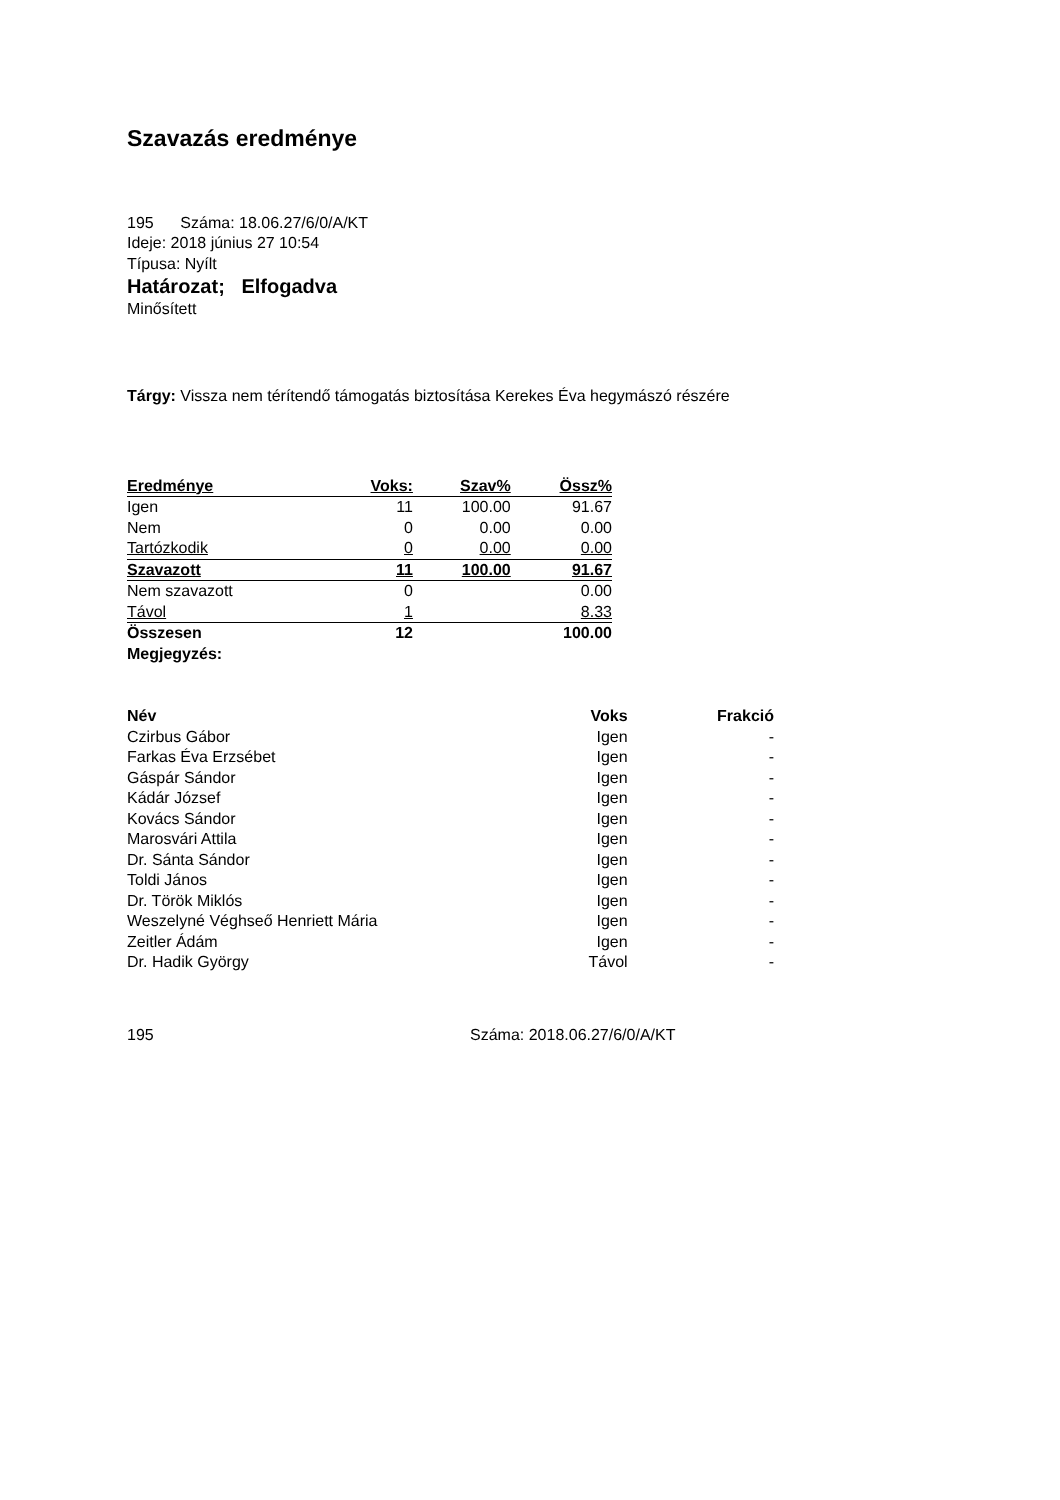Szavazás eredménye
195 Száma: 18.06.27/6/0/A/KT
Ideje: 2018 június 27 10:54
Típusa: Nyílt
Határozat; Elfogadva
Minősített
Tárgy: Vissza nem térítendő támogatás biztosítása Kerekes Éva hegymászó részére
| Eredménye | Voks: | Szav% | Össz% |
| --- | --- | --- | --- |
| Igen | 11 | 100.00 | 91.67 |
| Nem | 0 | 0.00 | 0.00 |
| Tartózkodik | 0 | 0.00 | 0.00 |
| Szavazott | 11 | 100.00 | 91.67 |
| Nem szavazott | 0 | | 0.00 |
| Távol | 1 | | 8.33 |
| Összesen | 12 | | 100.00 |
| Megjegyzés: | | | |
| Név | Voks | Frakció |
| --- | --- | --- |
| Czirbus Gábor | Igen | - |
| Farkas Éva Erzsébet | Igen | - |
| Gáspár Sándor | Igen | - |
| Kádár József | Igen | - |
| Kovács Sándor | Igen | - |
| Marosvári Attila | Igen | - |
| Dr. Sánta Sándor | Igen | - |
| Toldi János | Igen | - |
| Dr. Török Miklós | Igen | - |
| Weszelyné Véghseő Henriett Mária | Igen | - |
| Zeitler Ádám | Igen | - |
| Dr. Hadik György | Távol | - |
195 Száma: 2018.06.27/6/0/A/KT